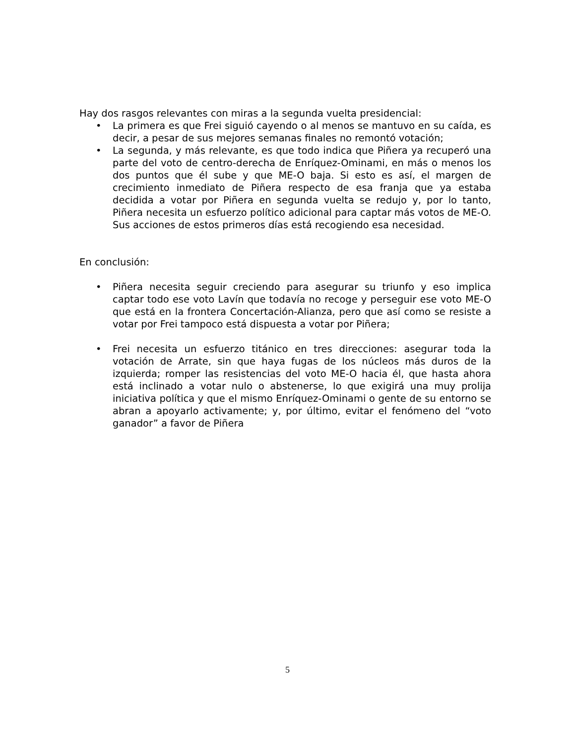Hay dos rasgos relevantes con miras a la segunda vuelta presidencial:
• La primera es que Frei siguió cayendo o al menos se mantuvo en su caída, es decir, a pesar de sus mejores semanas finales no remontó votación;
• La segunda, y más relevante, es que todo indica que Piñera ya recuperó una parte del voto de centro-derecha de Enríquez-Ominami, en más o menos los dos puntos que él sube y que ME-O baja. Si esto es así, el margen de crecimiento inmediato de Piñera respecto de esa franja que ya estaba decidida a votar por Piñera en segunda vuelta se redujo y, por lo tanto, Piñera necesita un esfuerzo político adicional para captar más votos de ME-O. Sus acciones de estos primeros días está recogiendo esa necesidad.
En conclusión:
• Piñera necesita seguir creciendo para asegurar su triunfo y eso implica captar todo ese voto Lavín que todavía no recoge y perseguir ese voto ME-O que está en la frontera Concertación-Alianza, pero que así como se resiste a votar por Frei tampoco está dispuesta a votar por Piñera;
• Frei necesita un esfuerzo titánico en tres direcciones: asegurar toda la votación de Arrate, sin que haya fugas de los núcleos más duros de la izquierda; romper las resistencias del voto ME-O hacia él, que hasta ahora está inclinado a votar nulo o abstenerse, lo que exigirá una muy prolija iniciativa política y que el mismo Enríquez-Ominami o gente de su entorno se abran a apoyarlo activamente; y, por último, evitar el fenómeno del “voto ganador” a favor de Piñera
5